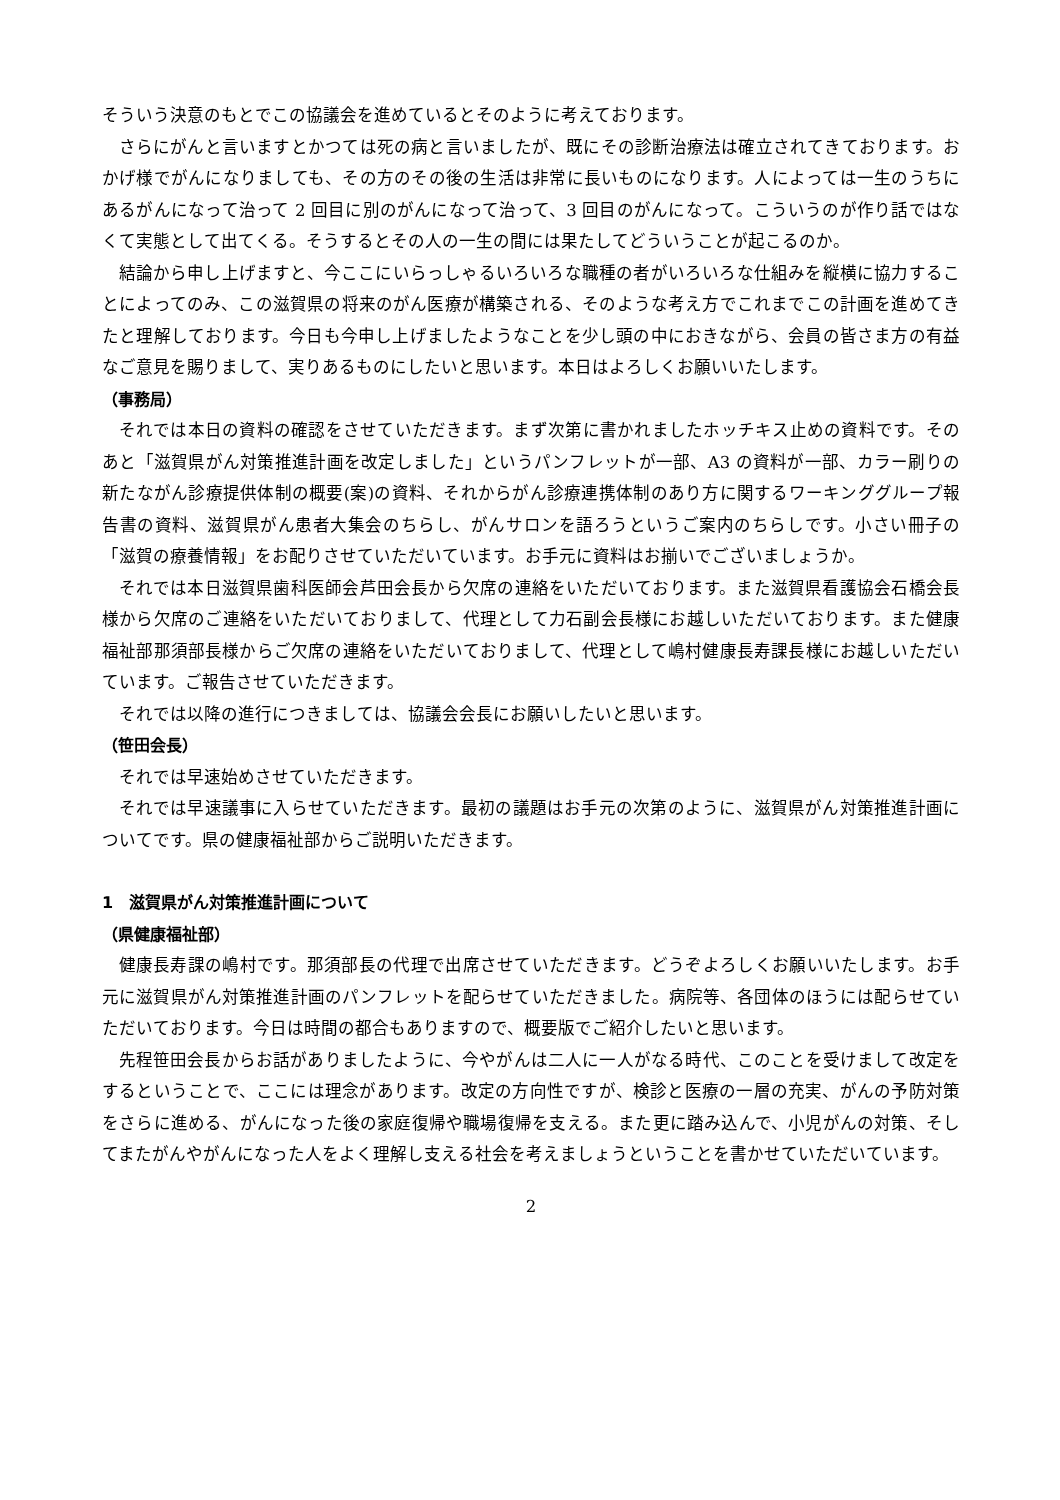そういう決意のもとでこの協議会を進めているとそのように考えております。
さらにがんと言いますとかつては死の病と言いましたが、既にその診断治療法は確立されてきております。おかげ様でがんになりましても、その方のその後の生活は非常に長いものになります。人によっては一生のうちにあるがんになって治って 2 回目に別のがんになって治って、3 回目のがんになって。こういうのが作り話ではなくて実態として出てくる。そうするとその人の一生の間には果たしてどういうことが起こるのか。
結論から申し上げますと、今ここにいらっしゃるいろいろな職種の者がいろいろな仕組みを縦横に協力することによってのみ、この滋賀県の将来のがん医療が構築される、そのような考え方でこれまでこの計画を進めてきたと理解しております。今日も今申し上げましたようなことを少し頭の中におきながら、会員の皆さま方の有益なご意見を賜りまして、実りあるものにしたいと思います。本日はよろしくお願いいたします。
（事務局）
それでは本日の資料の確認をさせていただきます。まず次第に書かれましたホッチキス止めの資料です。そのあと「滋賀県がん対策推進計画を改定しました」というパンフレットが一部、A3 の資料が一部、カラー刷りの新たながん診療提供体制の概要(案)の資料、それからがん診療連携体制のあり方に関するワーキンググループ報告書の資料、滋賀県がん患者大集会のちらし、がんサロンを語ろうというご案内のちらしです。小さい冊子の「滋賀の療養情報」をお配りさせていただいています。お手元に資料はお揃いでございましょうか。
それでは本日滋賀県歯科医師会芦田会長から欠席の連絡をいただいております。また滋賀県看護協会石橋会長様から欠席のご連絡をいただいておりまして、代理として力石副会長様にお越しいただいております。また健康福祉部那須部長様からご欠席の連絡をいただいておりまして、代理として嶋村健康長寿課長様にお越しいただいています。ご報告させていただきます。
それでは以降の進行につきましては、協議会会長にお願いしたいと思います。
（笹田会長）
それでは早速始めさせていただきます。
それでは早速議事に入らせていただきます。最初の議題はお手元の次第のように、滋賀県がん対策推進計画についてです。県の健康福祉部からご説明いただきます。
1　滋賀県がん対策推進計画について
（県健康福祉部）
健康長寿課の嶋村です。那須部長の代理で出席させていただきます。どうぞよろしくお願いいたします。お手元に滋賀県がん対策推進計画のパンフレットを配らせていただきました。病院等、各団体のほうには配らせていただいております。今日は時間の都合もありますので、概要版でご紹介したいと思います。
先程笹田会長からお話がありましたように、今やがんは二人に一人がなる時代、このことを受けまして改定をするということで、ここには理念があります。改定の方向性ですが、検診と医療の一層の充実、がんの予防対策をさらに進める、がんになった後の家庭復帰や職場復帰を支える。また更に踏み込んで、小児がんの対策、そしてまたがんやがんになった人をよく理解し支える社会を考えましょうということを書かせていただいています。
2